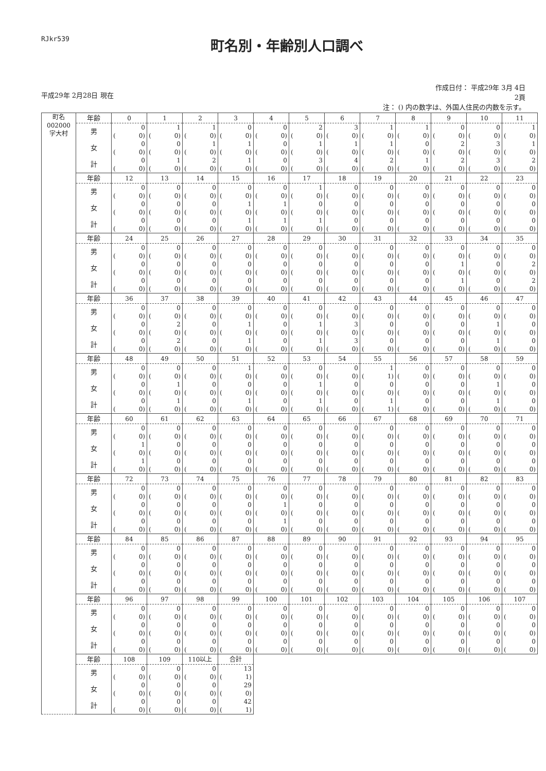RJkr539
町名別・年齢別人口調べ
平成29年 2月28日 現在 作成日付： 平成29年 3月 4日
2頁
注： () 内の数字は、外国人住民の内数を示す。
| 町名 002000 字大村 | 年齢 | 0 | 1 | 2 | 3 | 4 | 5 | 6 | 7 | 8 | 9 | 10 | 11 |
| --- | --- | --- | --- | --- | --- | --- | --- | --- | --- | --- | --- | --- | --- |
| | 男 | 0 | 1 | 1 | 0 | 0 | 2 | 3 | 1 | 1 | 0 | 0 | 1 |
| | | ( 0) | ( 0) | ( 0) | ( 0) | ( 0) | ( 0) | ( 0) | ( 0) | ( 0) | ( 0) | ( 0) | ( 0) |
| | 女 | 0 | 0 | 1 | 1 | 0 | 1 | 1 | 1 | 0 | 2 | 3 | 1 |
| | | ( 0) | ( 0) | ( 0) | ( 0) | ( 0) | ( 0) | ( 0) | ( 0) | ( 0) | ( 0) | ( 0) | ( 0) |
| | 計 | 0 | 1 | 2 | 1 | 0 | 3 | 4 | 2 | 1 | 2 | 3 | 2 |
| | | ( 0) | ( 0) | ( 0) | ( 0) | ( 0) | ( 0) | ( 0) | ( 0) | ( 0) | ( 0) | ( 0) | ( 0) |
| | 年齢 | 12 | 13 | 14 | 15 | 16 | 17 | 18 | 19 | 20 | 21 | 22 | 23 |
| | 男 | 0 | 0 | 0 | 0 | 0 | 1 | 0 | 0 | 0 | 0 | 0 | 0 |
| | | ( 0) | ( 0) | ( 0) | ( 0) | ( 0) | ( 0) | ( 0) | ( 0) | ( 0) | ( 0) | ( 0) | ( 0) |
| | 女 | 0 | 0 | 0 | 1 | 1 | 0 | 0 | 0 | 0 | 0 | 0 | 0 |
| | | ( 0) | ( 0) | ( 0) | ( 0) | ( 0) | ( 0) | ( 0) | ( 0) | ( 0) | ( 0) | ( 0) | ( 0) |
| | 計 | 0 | 0 | 0 | 1 | 1 | 1 | 0 | 0 | 0 | 0 | 0 | 0 |
| | | ( 0) | ( 0) | ( 0) | ( 0) | ( 0) | ( 0) | ( 0) | ( 0) | ( 0) | ( 0) | ( 0) | ( 0) |
| | 年齢 | 24 | 25 | 26 | 27 | 28 | 29 | 30 | 31 | 32 | 33 | 34 | 35 |
| | 男 | 0 | 0 | 0 | 0 | 0 | 0 | 0 | 0 | 0 | 0 | 0 | 0 |
| | | ( 0) | ( 0) | ( 0) | ( 0) | ( 0) | ( 0) | ( 0) | ( 0) | ( 0) | ( 0) | ( 0) | ( 0) |
| | 女 | 0 | 0 | 0 | 0 | 0 | 0 | 0 | 0 | 0 | 1 | 0 | 2 |
| | | ( 0) | ( 0) | ( 0) | ( 0) | ( 0) | ( 0) | ( 0) | ( 0) | ( 0) | ( 0) | ( 0) | ( 0) |
| | 計 | 0 | 0 | 0 | 0 | 0 | 0 | 0 | 0 | 0 | 1 | 0 | 2 |
| | | ( 0) | ( 0) | ( 0) | ( 0) | ( 0) | ( 0) | ( 0) | ( 0) | ( 0) | ( 0) | ( 0) | ( 0) |
| | 年齢 | 36 | 37 | 38 | 39 | 40 | 41 | 42 | 43 | 44 | 45 | 46 | 47 |
| | 男 | 0 | 0 | 0 | 0 | 0 | 0 | 0 | 0 | 0 | 0 | 0 | 0 |
| | | ( 0) | ( 0) | ( 0) | ( 0) | ( 0) | ( 0) | ( 0) | ( 0) | ( 0) | ( 0) | ( 0) | ( 0) |
| | 女 | 0 | 2 | 0 | 1 | 0 | 1 | 3 | 0 | 0 | 0 | 1 | 0 |
| | | ( 0) | ( 0) | ( 0) | ( 0) | ( 0) | ( 0) | ( 0) | ( 0) | ( 0) | ( 0) | ( 0) | ( 0) |
| | 計 | 0 | 2 | 0 | 1 | 0 | 1 | 3 | 0 | 0 | 0 | 1 | 0 |
| | | ( 0) | ( 0) | ( 0) | ( 0) | ( 0) | ( 0) | ( 0) | ( 0) | ( 0) | ( 0) | ( 0) | ( 0) |
| | 年齢 | 48 | 49 | 50 | 51 | 52 | 53 | 54 | 55 | 56 | 57 | 58 | 59 |
| | 男 | 0 | 0 | 0 | 1 | 0 | 0 | 0 | 1 | 0 | 0 | 0 | 0 |
| | | ( 0) | ( 0) | ( 0) | ( 0) | ( 0) | ( 0) | ( 0) | ( 1) | ( 0) | ( 0) | ( 0) | ( 0) |
| | 女 | 0 | 1 | 0 | 0 | 0 | 1 | 0 | 0 | 0 | 0 | 1 | 0 |
| | | ( 0) | ( 0) | ( 0) | ( 0) | ( 0) | ( 0) | ( 0) | ( 0) | ( 0) | ( 0) | ( 0) | ( 0) |
| | 計 | 0 | 1 | 0 | 1 | 0 | 1 | 0 | 1 | 0 | 0 | 1 | 0 |
| | | ( 0) | ( 0) | ( 0) | ( 0) | ( 0) | ( 0) | ( 0) | ( 1) | ( 0) | ( 0) | ( 0) | ( 0) |
| | 年齢 | 60 | 61 | 62 | 63 | 64 | 65 | 66 | 67 | 68 | 69 | 70 | 71 |
| | 男 | 0 | 0 | 0 | 0 | 0 | 0 | 0 | 0 | 0 | 0 | 0 | 0 |
| | | ( 0) | ( 0) | ( 0) | ( 0) | ( 0) | ( 0) | ( 0) | ( 0) | ( 0) | ( 0) | ( 0) | ( 0) |
| | 女 | 1 | 0 | 0 | 0 | 0 | 0 | 0 | 0 | 0 | 0 | 0 | 0 |
| | | ( 0) | ( 0) | ( 0) | ( 0) | ( 0) | ( 0) | ( 0) | ( 0) | ( 0) | ( 0) | ( 0) | ( 0) |
| | 計 | 1 | 0 | 0 | 0 | 0 | 0 | 0 | 0 | 0 | 0 | 0 | 0 |
| | | ( 0) | ( 0) | ( 0) | ( 0) | ( 0) | ( 0) | ( 0) | ( 0) | ( 0) | ( 0) | ( 0) | ( 0) |
| | 年齢 | 72 | 73 | 74 | 75 | 76 | 77 | 78 | 79 | 80 | 81 | 82 | 83 |
| | 男 | 0 | 0 | 0 | 0 | 0 | 0 | 0 | 0 | 0 | 0 | 0 | 0 |
| | | ( 0) | ( 0) | ( 0) | ( 0) | ( 0) | ( 0) | ( 0) | ( 0) | ( 0) | ( 0) | ( 0) | ( 0) |
| | 女 | 0 | 0 | 0 | 0 | 1 | 0 | 0 | 0 | 0 | 0 | 0 | 0 |
| | | ( 0) | ( 0) | ( 0) | ( 0) | ( 0) | ( 0) | ( 0) | ( 0) | ( 0) | ( 0) | ( 0) | ( 0) |
| | 計 | 0 | 0 | 0 | 0 | 1 | 0 | 0 | 0 | 0 | 0 | 0 | 0 |
| | | ( 0) | ( 0) | ( 0) | ( 0) | ( 0) | ( 0) | ( 0) | ( 0) | ( 0) | ( 0) | ( 0) | ( 0) |
| | 年齢 | 84 | 85 | 86 | 87 | 88 | 89 | 90 | 91 | 92 | 93 | 94 | 95 |
| | 男 | 0 | 0 | 0 | 0 | 0 | 0 | 0 | 0 | 0 | 0 | 0 | 0 |
| | | ( 0) | ( 0) | ( 0) | ( 0) | ( 0) | ( 0) | ( 0) | ( 0) | ( 0) | ( 0) | ( 0) | ( 0) |
| | 女 | 0 | 0 | 0 | 0 | 0 | 0 | 0 | 0 | 0 | 0 | 0 | 0 |
| | | ( 0) | ( 0) | ( 0) | ( 0) | ( 0) | ( 0) | ( 0) | ( 0) | ( 0) | ( 0) | ( 0) | ( 0) |
| | 計 | 0 | 0 | 0 | 0 | 0 | 0 | 0 | 0 | 0 | 0 | 0 | 0 |
| | | ( 0) | ( 0) | ( 0) | ( 0) | ( 0) | ( 0) | ( 0) | ( 0) | ( 0) | ( 0) | ( 0) | ( 0) |
| | 年齢 | 96 | 97 | 98 | 99 | 100 | 101 | 102 | 103 | 104 | 105 | 106 | 107 |
| | 男 | 0 | 0 | 0 | 0 | 0 | 0 | 0 | 0 | 0 | 0 | 0 | 0 |
| | | ( 0) | ( 0) | ( 0) | ( 0) | ( 0) | ( 0) | ( 0) | ( 0) | ( 0) | ( 0) | ( 0) | ( 0) |
| | 女 | 0 | 0 | 0 | 0 | 0 | 0 | 0 | 0 | 0 | 0 | 0 | 0 |
| | | ( 0) | ( 0) | ( 0) | ( 0) | ( 0) | ( 0) | ( 0) | ( 0) | ( 0) | ( 0) | ( 0) | ( 0) |
| | 計 | 0 | 0 | 0 | 0 | 0 | 0 | 0 | 0 | 0 | 0 | 0 | 0 |
| | | ( 0) | ( 0) | ( 0) | ( 0) | ( 0) | ( 0) | ( 0) | ( 0) | ( 0) | ( 0) | ( 0) | ( 0) |
| | 年齢 | 108 | 109 | 110以上 | 合計 | | | | | | | | |
| | 男 | 0 | 0 | 0 | 13 | | | | | | | | |
| | | ( 0) | ( 0) | ( 0) | ( 1) | | | | | | | | |
| | 女 | 0 | 0 | 0 | 29 | | | | | | | | |
| | | ( 0) | ( 0) | ( 0) | ( 0) | | | | | | | | |
| | 計 | 0 | 0 | 0 | 42 | | | | | | | | |
| | | ( 0) | ( 0) | ( 0) | ( 1) | | | | | | | | |